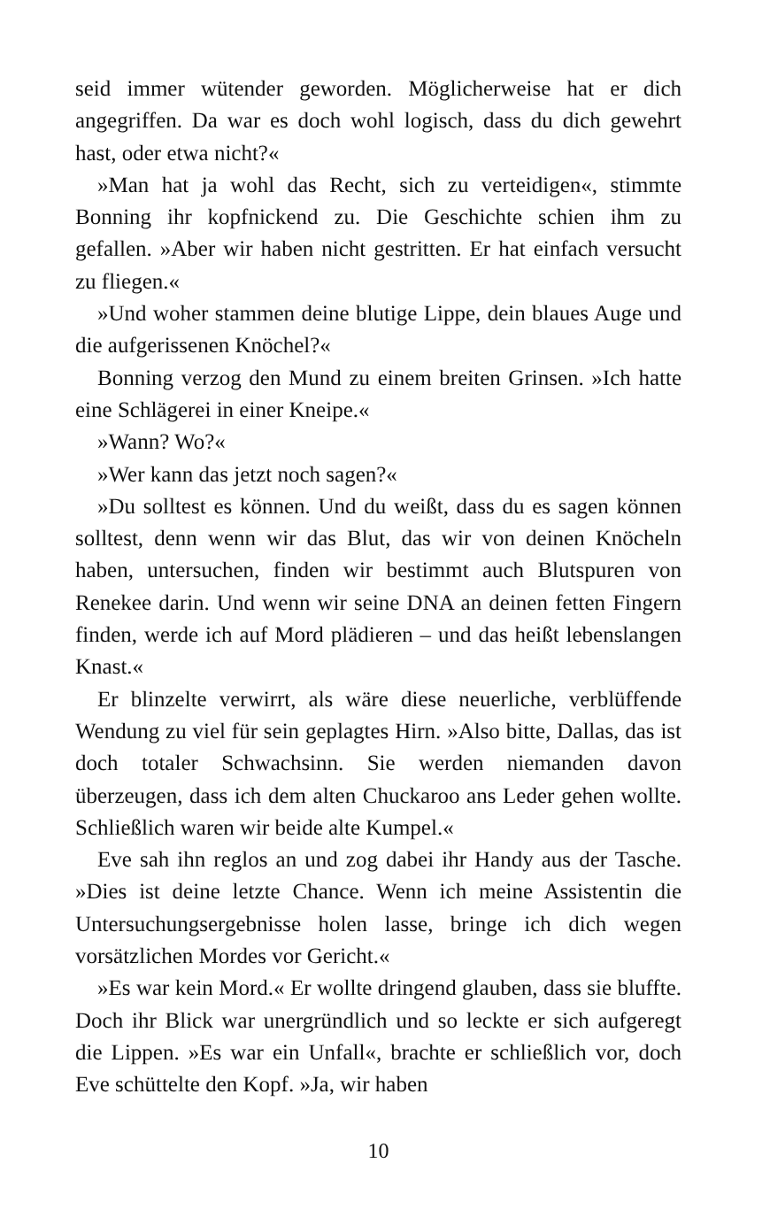seid immer wütender geworden. Möglicherweise hat er dich angegriffen. Da war es doch wohl logisch, dass du dich gewehrt hast, oder etwa nicht?«
»Man hat ja wohl das Recht, sich zu verteidigen«, stimmte Bonning ihr kopfnickend zu. Die Geschichte schien ihm zu gefallen. »Aber wir haben nicht gestritten. Er hat einfach versucht zu fliegen.«
»Und woher stammen deine blutige Lippe, dein blaues Auge und die aufgerissenen Knöchel?«
Bonning verzog den Mund zu einem breiten Grinsen. »Ich hatte eine Schlägerei in einer Kneipe.«
»Wann? Wo?«
»Wer kann das jetzt noch sagen?«
»Du solltest es können. Und du weißt, dass du es sagen können solltest, denn wenn wir das Blut, das wir von deinen Knöcheln haben, untersuchen, finden wir bestimmt auch Blutspuren von Renekee darin. Und wenn wir seine DNA an deinen fetten Fingern finden, werde ich auf Mord plädieren – und das heißt lebenslangen Knast.«
Er blinzelte verwirrt, als wäre diese neuerliche, verblüffende Wendung zu viel für sein geplagtes Hirn. »Also bitte, Dallas, das ist doch totaler Schwachsinn. Sie werden niemanden davon überzeugen, dass ich dem alten Chuckaroo ans Leder gehen wollte. Schließlich waren wir beide alte Kumpel.«
Eve sah ihn reglos an und zog dabei ihr Handy aus der Tasche. »Dies ist deine letzte Chance. Wenn ich meine Assistentin die Untersuchungsergebnisse holen lasse, bringe ich dich wegen vorsätzlichen Mordes vor Gericht.«
»Es war kein Mord.« Er wollte dringend glauben, dass sie bluffte. Doch ihr Blick war unergründlich und so leckte er sich aufgeregt die Lippen. »Es war ein Unfall«, brachte er schließlich vor, doch Eve schüttelte den Kopf. »Ja, wir haben
10